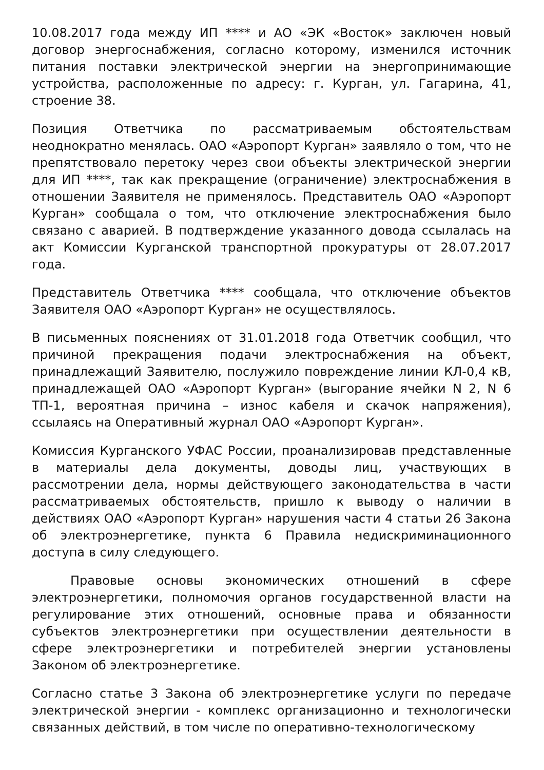10.08.2017 года между ИП **** и АО «ЭК «Восток» заключен новый договор энергоснабжения, согласно которому, изменился источник питания поставки электрической энергии на энергопринимающие устройства, расположенные по адресу: г. Курган, ул. Гагарина, 41, строение 38.
Позиция Ответчика по рассматриваемым обстоятельствам неоднократно менялась. ОАО «Аэропорт Курган» заявляло о том, что не препятствовало перетоку через свои объекты электрической энергии для ИП ****, так как прекращение (ограничение) электроснабжения в отношении Заявителя не применялось. Представитель ОАО «Аэропорт Курган» сообщала о том, что отключение электроснабжения было связано с аварией. В подтверждение указанного довода ссылалась на акт Комиссии Курганской транспортной прокуратуры от 28.07.2017 года.
Представитель Ответчика **** сообщала, что отключение объектов Заявителя ОАО «Аэропорт Курган» не осуществлялось.
В письменных пояснениях от 31.01.2018 года Ответчик сообщил, что причиной прекращения подачи электроснабжения на объект, принадлежащий Заявителю, послужило повреждение линии КЛ-0,4 кВ, принадлежащей ОАО «Аэропорт Курган» (выгорание ячейки N 2, N 6 ТП-1, вероятная причина – износ кабеля и скачок напряжения), ссылаясь на Оперативный журнал ОАО «Аэропорт Курган».
Комиссия Курганского УФАС России, проанализировав представленные в материалы дела документы, доводы лиц, участвующих в рассмотрении дела, нормы действующего законодательства в части рассматриваемых обстоятельств, пришло к выводу о наличии в действиях ОАО «Аэропорт Курган» нарушения части 4 статьи 26 Закона об электроэнергетике, пункта 6 Правила недискриминационного доступа в силу следующего.
Правовые основы экономических отношений в сфере электроэнергетики, полномочия органов государственной власти на регулирование этих отношений, основные права и обязанности субъектов электроэнергетики при осуществлении деятельности в сфере электроэнергетики и потребителей энергии установлены Законом об электроэнергетике.
Согласно статье 3 Закона об электроэнергетике услуги по передаче электрической энергии - комплекс организационно и технологически связанных действий, в том числе по оперативно-технологическому